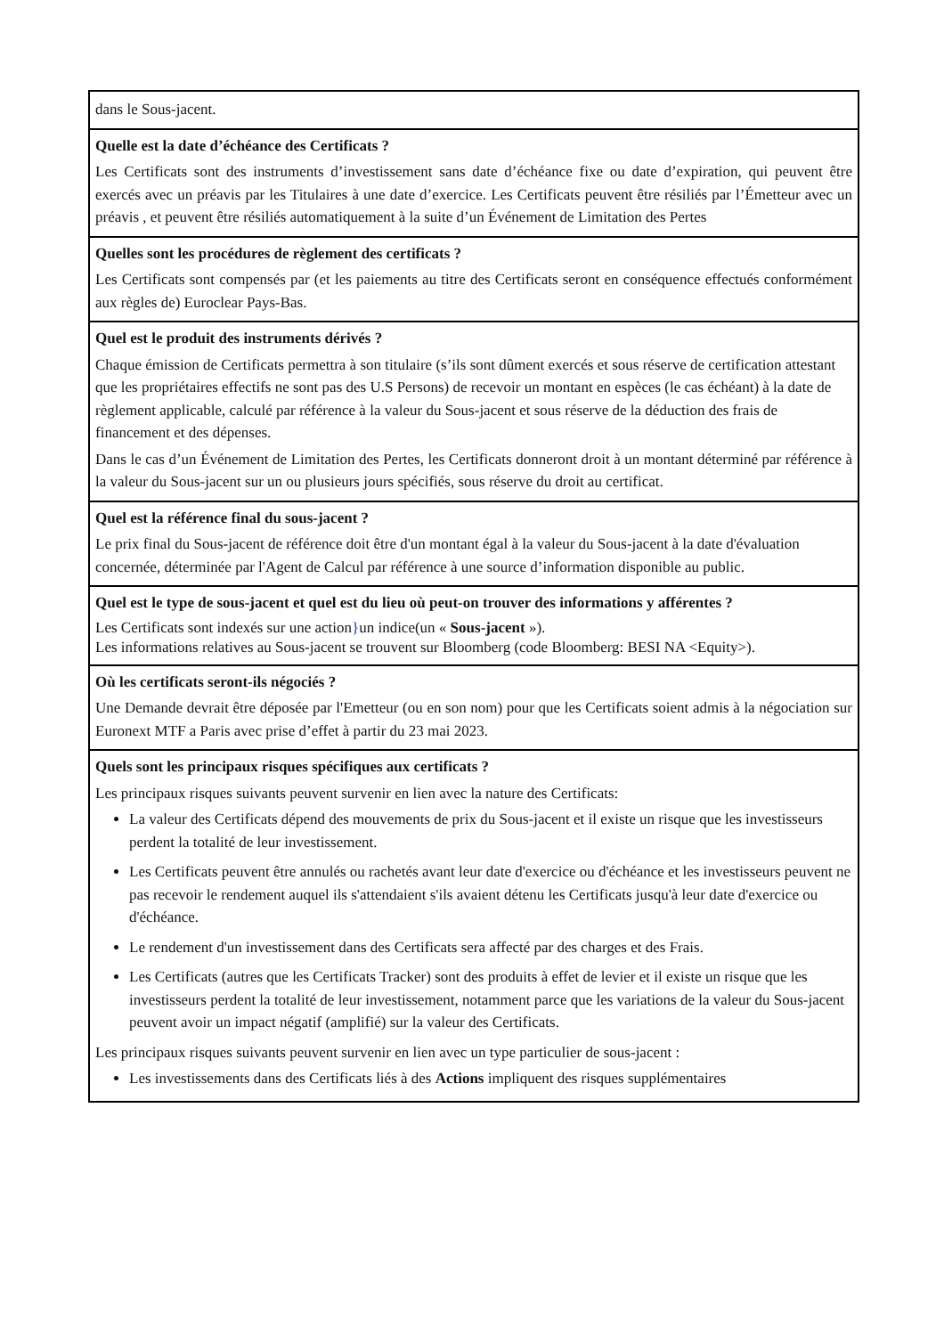| dans le Sous-jacent. |
| Quelle est la date d’échéance des Certificats ? Les Certificats sont des instruments d’investissement sans date d’échéance fixe ou date d’expiration, qui peuvent être exercés avec un préavis par les Titulaires à une date d’exercice. Les Certificats peuvent être résiliés par l’Émetteur avec un préavis , et peuvent être résiliés automatiquement à la suite d’un Événement de Limitation des Pertes |
| Quelles sont les procédures de règlement des certificats ? Les Certificats sont compensés par (et les paiements au titre des Certificats seront en conséquence effectués conformément aux règles de) Euroclear Pays-Bas. |
| Quel est le produit des instruments dérivés ? Chaque émission de Certificats permettra à son titulaire (s’ils sont dûment exercés et sous réserve de certification attestant que les propriétaires effectifs ne sont pas des U.S Persons) de recevoir un montant en espèces (le cas échéant) à la date de règlement applicable, calculé par référence à la valeur du Sous-jacent et sous réserve de la déduction des frais de financement et des dépenses. Dans le cas d’un Événement de Limitation des Pertes, les Certificats donneront droit à un montant déterminé par référence à la valeur du Sous-jacent sur un ou plusieurs jours spécifiés, sous réserve du droit au certificat. |
| Quel est la référence final du sous-jacent ? Le prix final du Sous-jacent de référence doit être d'un montant égal à la valeur du Sous-jacent à la date d'évaluation concernée, déterminée par l'Agent de Calcul par référence à une source d’information disponible au public. |
| Quel est le type de sous-jacent et quel est du lieu où peut-on trouver des informations y afférentes ? Les Certificats sont indexés sur une action } un indice(un « Sous-jacent »). Les informations relatives au Sous-jacent se trouvent sur Bloomberg (code Bloomberg: BESI NA <Equity>). |
| Où les certificats seront-ils négociés ? Une Demande devrait être déposée par l'Emetteur (ou en son nom) pour que les Certificats soient admis à la négociation sur Euronext MTF a Paris avec prise d’effet à partir du 23 mai 2023. |
| Quels sont les principaux risques spécifiques aux certificats ? Les principaux risques suivants peuvent survenir en lien avec la nature des Certificats: La valeur des Certificats dépend des mouvements de prix du Sous-jacent et il existe un risque que les investisseurs perdent la totalité de leur investissement. Les Certificats peuvent être annulés ou rachetés avant leur date d'exercice ou d'échéance et les investisseurs peuvent ne pas recevoir le rendement auquel ils s'attendaient s'ils avaient détenu les Certificats jusqu'à leur date d'exercice ou d'échéance. Le rendement d'un investissement dans des Certificats sera affecté par des charges et des Frais. Les Certificats (autres que les Certificats Tracker) sont des produits à effet de levier et il existe un risque que les investisseurs perdent la totalité de leur investissement, notamment parce que les variations de la valeur du Sous-jacent peuvent avoir un impact négatif (amplifié) sur la valeur des Certificats. Les principaux risques suivants peuvent survenir en lien avec un type particulier de sous-jacent : Les investissements dans des Certificats liés à des Actions impliquent des risques supplémentaires |